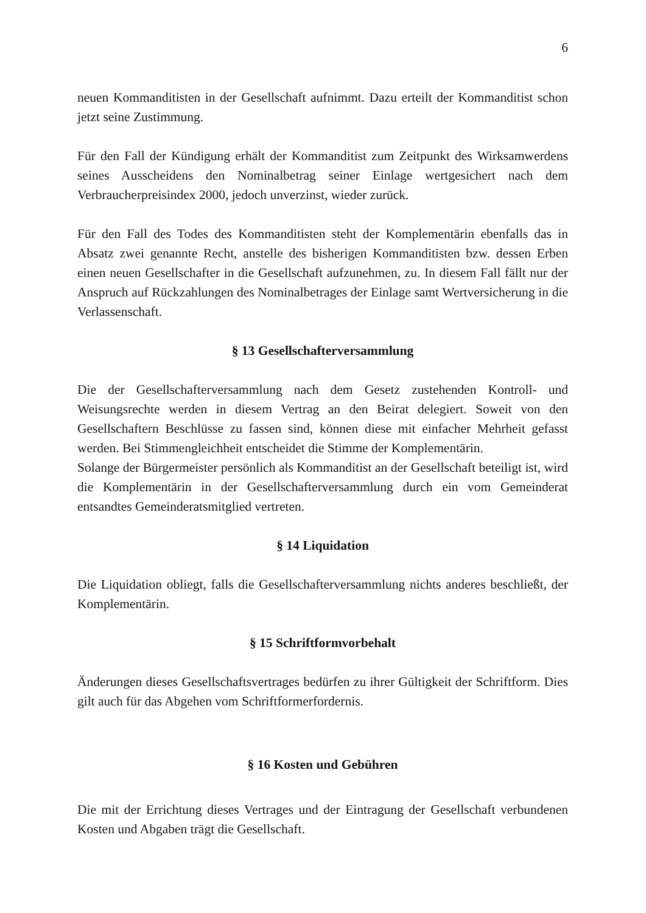6
neuen Kommanditisten in der Gesellschaft aufnimmt. Dazu erteilt der Kommanditist schon jetzt seine Zustimmung.
Für den Fall der Kündigung erhält der Kommanditist zum Zeitpunkt des Wirksamwerdens seines Ausscheidens den Nominalbetrag seiner Einlage wertgesichert nach dem Verbraucherpreisindex 2000, jedoch unverzinst, wieder zurück.
Für den Fall des Todes des Kommanditisten steht der Komplementärin ebenfalls das in Absatz zwei genannte Recht, anstelle des bisherigen Kommanditisten bzw. dessen Erben einen neuen Gesellschafter in die Gesellschaft aufzunehmen, zu. In diesem Fall fällt nur der Anspruch auf Rückzahlungen des Nominalbetrages der Einlage samt Wertversicherung in die Verlassenschaft.
§ 13 Gesellschafterversammlung
Die der Gesellschafterversammlung nach dem Gesetz zustehenden Kontroll- und Weisungsrechte werden in diesem Vertrag an den Beirat delegiert. Soweit von den Gesellschaftern Beschlüsse zu fassen sind, können diese mit einfacher Mehrheit gefasst werden. Bei Stimmengleichheit entscheidet die Stimme der Komplementärin.
Solange der Bürgermeister persönlich als Kommanditist an der Gesellschaft beteiligt ist, wird die Komplementärin in der Gesellschafterversammlung durch ein vom Gemeinderat entsandtes Gemeinderatsmitglied vertreten.
§ 14 Liquidation
Die Liquidation obliegt, falls die Gesellschafterversammlung nichts anderes beschließt, der Komplementärin.
§ 15 Schriftformvorbehalt
Änderungen dieses Gesellschaftsvertrages bedürfen zu ihrer Gültigkeit der Schriftform. Dies gilt auch für das Abgehen vom Schriftformerfordernis.
§ 16 Kosten und Gebühren
Die mit der Errichtung dieses Vertrages und der Eintragung der Gesellschaft verbundenen Kosten und Abgaben trägt die Gesellschaft.